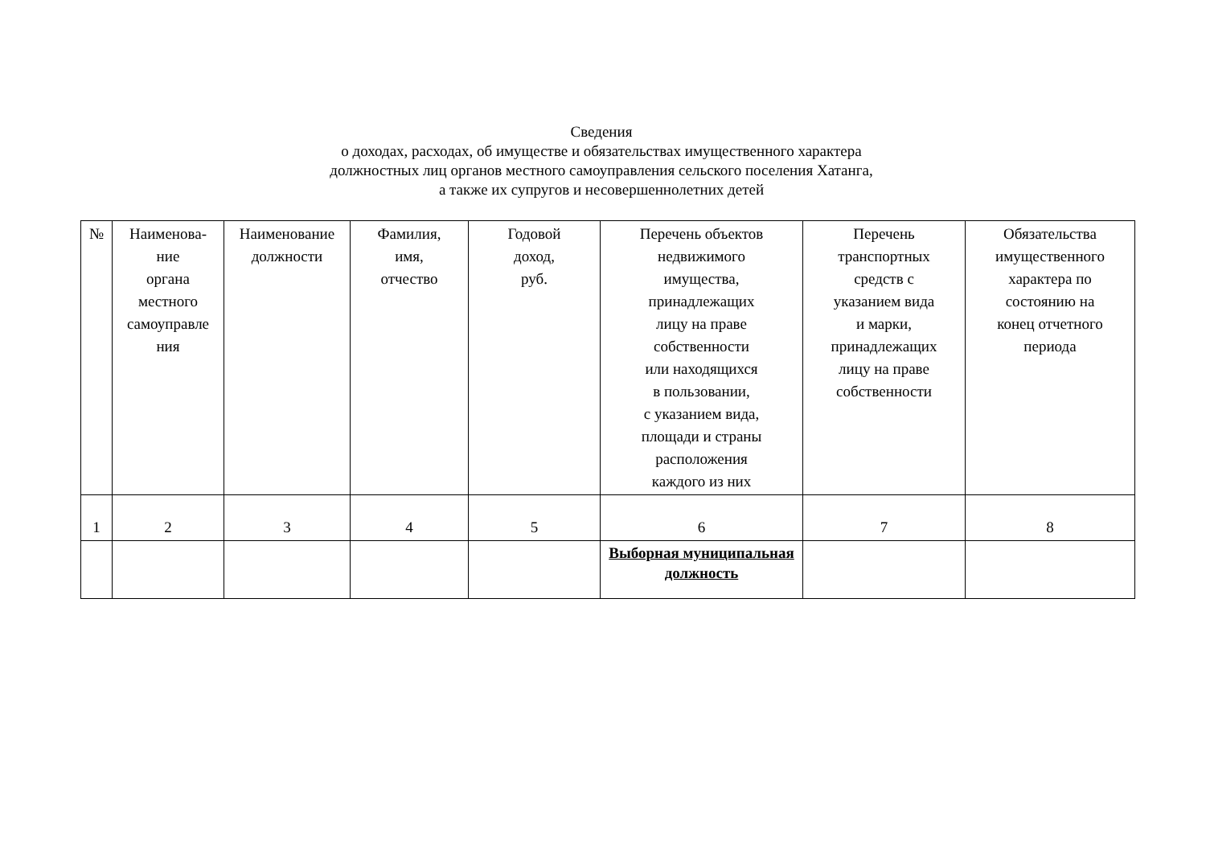Сведения
о доходах, расходах, об имуществе и обязательствах имущественного характера
должностных лиц органов местного самоуправления сельского поселения Хатанга,
а также их супругов и несовершеннолетних детей
| № | Наименова- ние органа местного самоуправле ния | Наименование должности | Фамилия, имя, отчество | Годовой доход, руб. | Перечень объектов недвижимого имущества, принадлежащих лицу на праве собственности или находящихся в пользовании, с указанием вида, площади и страны расположения каждого из них | Перечень транспортных средств с указанием вида и марки, принадлежащих лицу на праве собственности | Обязательства имущественного характера по состоянию на конец отчетного периода |
| --- | --- | --- | --- | --- | --- | --- | --- |
| 1 | 2 | 3 | 4 | 5 | 6 | 7 | 8 |
| | | | | | Выборная муниципальная должность | | |